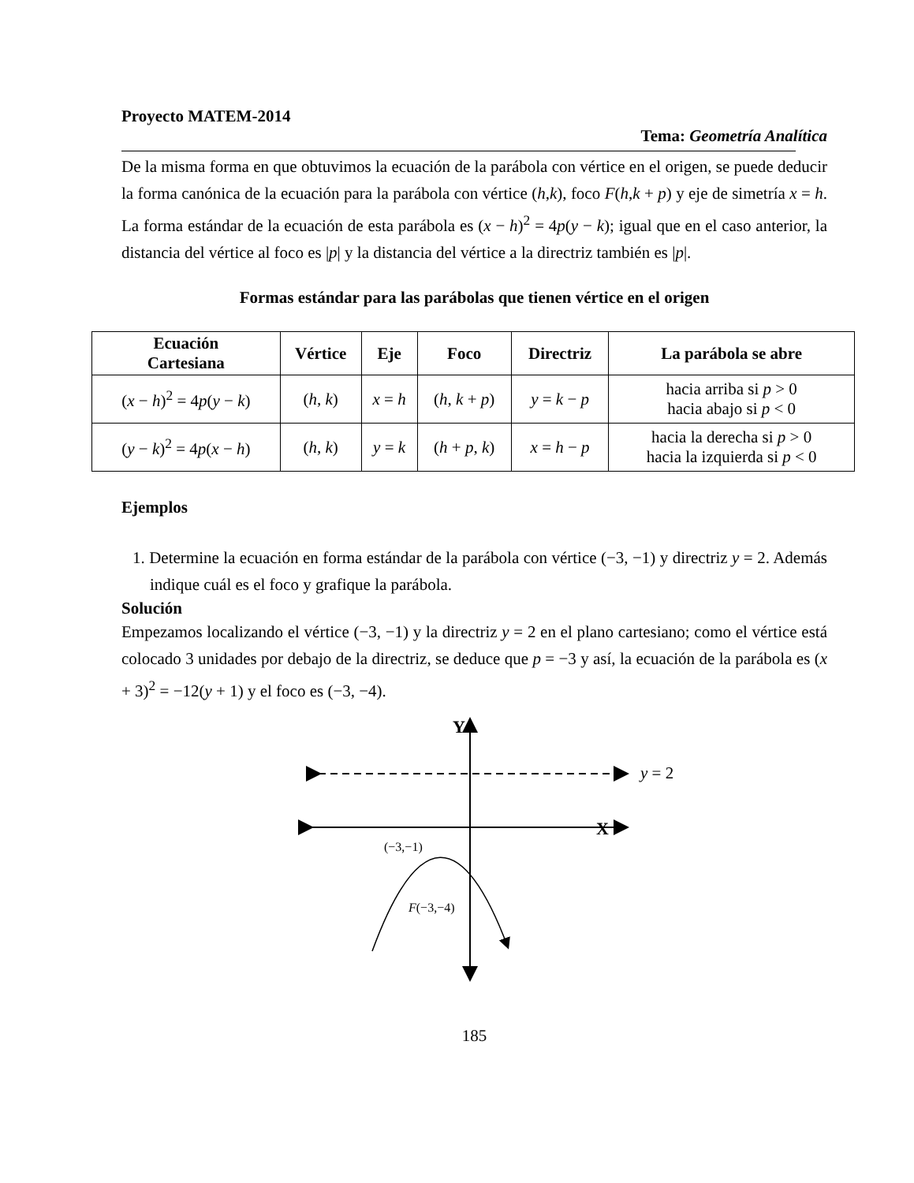Proyecto MATEM-2014
Tema: Geometría Analítica
De la misma forma en que obtuvimos la ecuación de la parábola con vértice en el origen, se puede deducir la forma canónica de la ecuación para la parábola con vértice (h,k), foco F(h,k + p) y eje de simetría x = h. La forma estándar de la ecuación de esta parábola es (x − h)<sup>2</sup> = 4p(y − k); igual que en el caso anterior, la distancia del vértice al foco es |p| y la distancia del vértice a la directriz también es |p|.
Formas estándar para las parábolas que tienen vértice en el origen
| Ecuación Cartesiana | Vértice | Eje | Foco | Directriz | La parábola se abre |
| --- | --- | --- | --- | --- | --- |
| ( x − h )<sup>2</sup> = 4 p ( y − k ) | ( h , k ) | x = h | ( h , k + p ) | y = k − p | hacia arriba si p > 0 hacia abajo si p < 0 |
| ( y − k )<sup>2</sup> = 4 p ( x − h ) | ( h , k ) | y = k | ( h + p , k ) | x = h − p | hacia la derecha si p > 0 hacia la izquierda si p < 0 |
Ejemplos
1. Determine la ecuación en forma estándar de la parábola con vértice (−3, −1) y directriz y = 2. Además indique cuál es el foco y grafique la parábola.
Solución
Empezamos localizando el vértice (−3, −1) y la directriz y = 2 en el plano cartesiano; como el vértice está colocado 3 unidades por debajo de la directriz, se deduce que p = −3 y así, la ecuación de la parábola es (x + 3)<sup>2</sup> = −12(y + 1) y el foco es (−3, −4).
Y
y = 2
X
(−3,−1)
F(−3,−4)
185